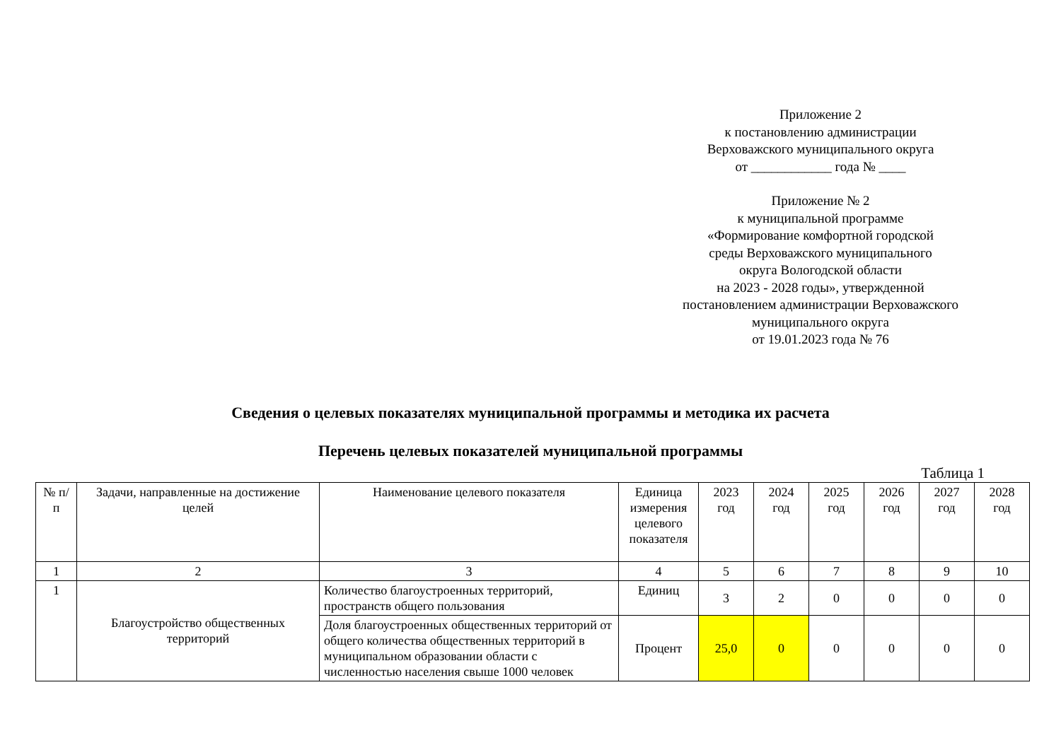Приложение 2
к постановлению администрации
Верховажского муниципального округа
от ____________ года № ____
Приложение № 2
к муниципальной программе
«Формирование комфортной городской
среды Верховажского муниципального
округа Вологодской области
на 2023 - 2028 годы», утвержденной
постановлением администрации Верховажского
муниципального округа
от 19.01.2023 года № 76
Сведения о целевых показателях муниципальной программы и методика их расчета
Перечень целевых показателей муниципальной программы
Таблица 1
| № п/п | Задачи, направленные на достижение целей | Наименование целевого показателя | Единица измерения целевого показателя | 2023 год | 2024 год | 2025 год | 2026 год | 2027 год | 2028 год |
| --- | --- | --- | --- | --- | --- | --- | --- | --- | --- |
| 1 | 2 | 3 | 4 | 5 | 6 | 7 | 8 | 9 | 10 |
| 1 | Благоустройство общественных территорий | Количество благоустроенных территорий, пространств общего пользования | Единиц | 3 | 2 | 0 | 0 | 0 | 0 |
| | | Доля благоустроенных общественных территорий от общего количества общественных территорий в муниципальном образовании области с численностью населения свыше 1000 человек | Процент | 25,0 | 0 | 0 | 0 | 0 | 0 |